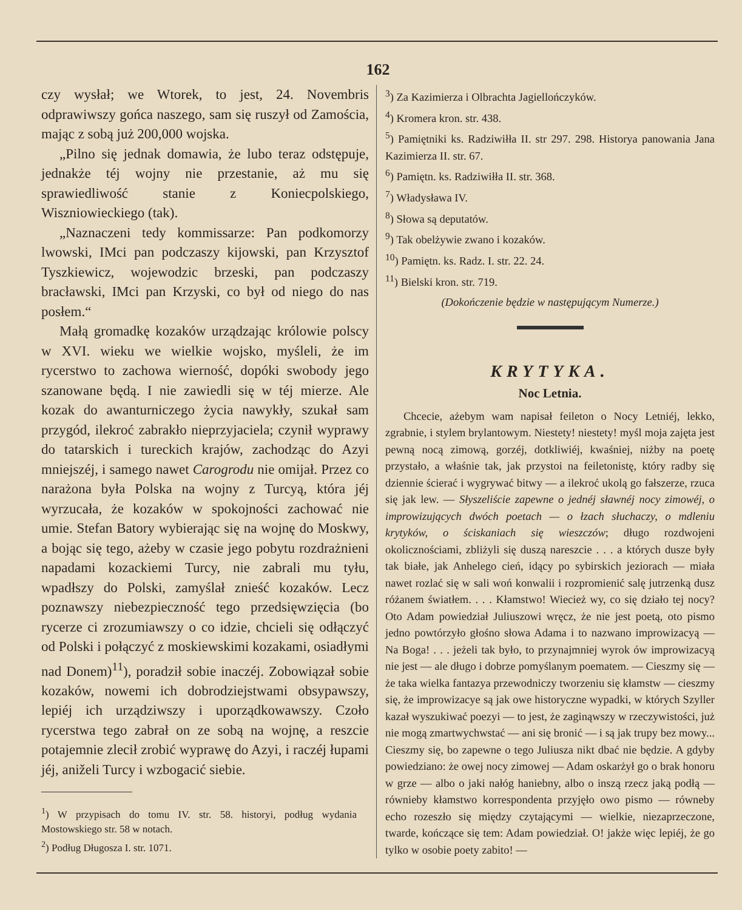162
czy wysłał; we Wtorek, to jest, 24. Novembris odprawiwszy gońca naszego, sam się ruszył od Zamościa, mając z sobą już 200,000 wojska.
„Pilno się jednak domawia, że lubo teraz odstępuje, jednakże téj wojny nie przestanie, aż mu się sprawiedliwość stanie z Koniecpolskiego, Wiszniowieckiego (tak).
„Naznaczeni tedy kommissarze: Pan podkomorzy lwowski, IMci pan podczaszy kijowski, pan Krzysztof Tyszkiewicz, wojewodzic brzeski, pan podczaszy bracławski, IMci pan Krzyski, co był od niego do nas posłem.“
Małą gromadkę kozaków urządzając królowie polscy w XVI. wieku we wielkie wojsko, myśleli, że im rycerstwo to zachowa wierność, dopóki swobody jego szanowane będą. I nie zawiedli się w téj mierze. Ale kozak do awanturniczego życia nawykły, szukał sam przygód, ilekroć zabrakło nieprzyjaciela; czynił wyprawy do tatarskich i tureckich krajów, zachodząc do Azyi mniejszéj, i samego nawet Carogrodu nie omijał. Przez co narażona była Polska na wojny z Turcyą, która jéj wyrzucała, że kozaków w spokojności zachować nie umie. Stefan Batory wybierając się na wojnę do Moskwy, a bojąc się tego, ażeby w czasie jego pobytu rozdrażnieni napadami kozackiemi Turcy, nie zabrali mu tyłu, wpadłszy do Polski, zamyślał znieść kozaków. Lecz poznawszy niebezpieczność tego przedsięwzięcia (bo rycerze ci zrozumiawszy o co idzie, chcieli się odłączyć od Polski i połączyć z moskiewskimi kozakami, osiadłymi nad Donem)<sup>11</sup>), poradził sobie inaczéj. Zobowiązał sobie kozaków, nowemi ich dobrodziejstwami obsypawszy, lepiéj ich urządziwszy i uporządkowawszy. Czoło rycerstwa tego zabrał on ze sobą na wojnę, a reszcie potajemnie zlecił zrobić wyprawę do Azyi, i raczéj łupami jéj, aniželi Turcy i wzbogacić siebie.
<sup>1</sup>) W przypisach do tomu IV. str. 58. historyi, podług wydania Mostowskiego str. 58 w notach.
<sup>2</sup>) Podług Długosza I. str. 1071.
<sup>3</sup>) Za Kazimierza i Olbrachta Jagiellończyków.
<sup>4</sup>) Kromera kron. str. 438.
<sup>5</sup>) Pamiętniki ks. Radziwiłła II. str 297. 298. Historya panowania Jana Kazimierza II. str. 67.
<sup>6</sup>) Pamiętn. ks. Radziwiłła II. str. 368.
<sup>7</sup>) Władysława IV.
<sup>8</sup>) Słowa są deputatów.
<sup>9</sup>) Tak obelżywie zwano i kozaków.
<sup>10</sup>) Pamiętn. ks. Radz. I. str. 22. 24.
<sup>11</sup>) Bielski kron. str. 719.
(Dokończenie będzie w następującym Numerze.)
KRYTYKA.
Noc Letnia.
Chcecie, ażebym wam napisał feileton o Nocy Letniéj, lekko, zgrabnie, i stylem brylantowym. Niestety! niestety! myśl moja zajęta jest pewną nocą zimową, gorzéj, dotkliwiéj, kwaśniej, niżby na poetę przystało, a właśnie tak, jak przystoi na feiletonistę, który radby się dziennie ścierać i wygrywać bitwy — a ilekroć ukolą go fałszerze, rzuca się jak lew. — Słyszeliście zapewne o jednéj sławnéj nocy zimowéj, o improwizujących dwóch poetach — o łzach słuchaczy, o mdleniu krytyków, o ściskaniach się wieszczów; długo rozdwojeni okolicznościami, zbliżyli się duszą nareszcie . . . a których dusze były tak białe, jak Anhelego cień, idący po sybirskich jeziorach — miała nawet rozlać się w sali woń konwalii i rozpromienić salę jutrzenką dusz różanem światłem. . . . Kłamstwo! Wiecież wy, co się działo tej nocy? Oto Adam powiedział Juliuszowi wręcz, że nie jest poetą, oto pismo jedno powtórzyło głośno słowa Adama i to nazwano improwizacyą — Na Boga! . . . jeżeli tak było, to przynajmniej wyrok ów improwizacyą nie jest — ale długo i dobrze pomyślanym poematem. — Cieszmy się — że taka wielka fantazya przewodniczy tworzeniu się kłamstw — cieszmy się, że improwizacye są jak owe historyczne wypadki, w których Szyller kazał wyszukiwać poezyi — to jest, że zaginąwszy w rzeczywistości, już nie mogą zmartwychwstać — ani się bronić — i są jak trupy bez mowy... Cieszmy się, bo zapewne o tego Juliusza nikt dbać nie będzie. A gdyby powiedziano: że owej nocy zimowej — Adam oskarżył go o brak honoru w grze — albo o jaki nałóg haniebny, albo o inszą rzecz jaką podłą — równieby kłamstwo korrespondenta przyjęło owo pismo — równeby echo rozeszło się między czytającymi — wielkie, niezaprzeczone, twarde, kończące się tem: Adam powiedział. O! jakże więc lepiéj, że go tylko w osobie poety zabito! —